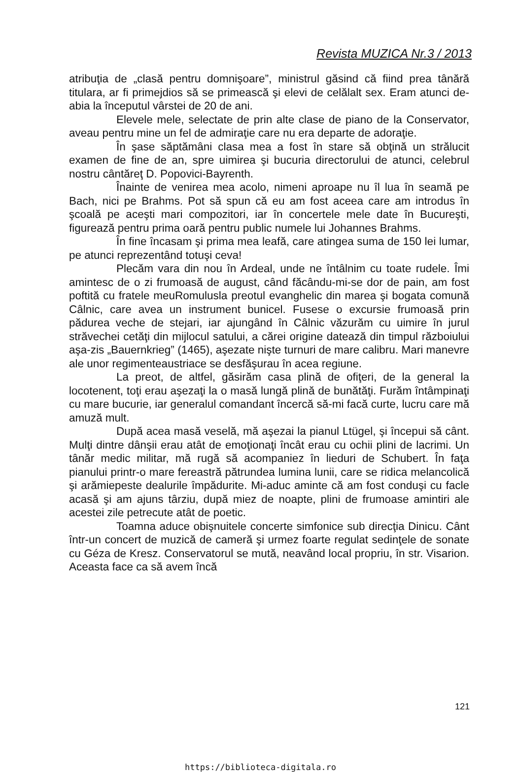Revista MUZICA Nr.3 / 2013
atribuţia de „clasă pentru domnişoare”, ministrul găsind că fiind prea tânără titulara, ar fi primejdios să se primească şi elevi de celălalt sex. Eram atunci de-abia la începutul vârstei de 20 de ani.
Elevele mele, selectate de prin alte clase de piano de la Conservator, aveau pentru mine un fel de admiraţie care nu era departe de adoraţie.
În şase săptămâni clasa mea a fost în stare să obţină un strălucit examen de fine de an, spre uimirea şi bucuria directorului de atunci, celebrul nostru cântăreţ D. Popovici-Bayrenth.
Înainte de venirea mea acolo, nimeni aproape nu îl lua în seamă pe Bach, nici pe Brahms. Pot să spun că eu am fost aceea care am introdus în şcoală pe aceşti mari compozitori, iar în concertele mele date în Bucureşti, figurează pentru prima oară pentru public numele lui Johannes Brahms.
În fine încasam şi prima mea leafă, care atingea suma de 150 lei lumar, pe atunci reprezentând totuşi ceva!
Plecăm vara din nou în Ardeal, unde ne întâlnim cu toate rudele. Îmi amintesc de o zi frumoasă de august, când făcându-mi-se dor de pain, am fost poftită cu fratele meuRomulusla preotul evanghelic din marea şi bogata comună Câlnic, care avea un instrument bunicel. Fusese o excursie frumoasă prin pădurea veche de stejari, iar ajungând în Câlnic văzurăm cu uimire în jurul străvechei cetăţi din mijlocul satului, a cărei origine datează din timpul războiului aşa-zis „Bauernkrieg” (1465), aşezate nişte turnuri de mare calibru. Mari manevre ale unor regimenteaustriace se desfăşurau în acea regiune.
La preot, de altfel, găsirăm casa plină de ofiţeri, de la general la locotenent, toţi erau aşezaţi la o masă lungă plină de bunătăţi. Furăm întâmpinaţi cu mare bucurie, iar generalul comandant încercă să-mi facă curte, lucru care mă amuză mult.
După acea masă veselă, mă aşezai la pianul Ltügel, şi începui să cânt. Mulţi dintre dânşii erau atât de emoţionaţi încât erau cu ochii plini de lacrimi. Un tânăr medic militar, mă rugă să acompaniez în lieduri de Schubert. În faţa pianului printr-o mare fereastră pătrundea lumina lunii, care se ridica melancolică şi arămiepeste dealurile împădurite. Mi-aduc aminte că am fost conduşi cu facle acasă şi am ajuns târziu, după miez de noapte, plini de frumoase amintiri ale acestei zile petrecute atât de poetic.
Toamna aduce obişnuitele concerte simfonice sub direcţia Dinicu. Cânt într-un concert de muzică de cameră şi urmez foarte regulat sedinţele de sonate cu Géza de Kresz. Conservatorul se mută, neavând local propriu, în str. Visarion. Aceasta face ca să avem încă
121
https://biblioteca-digitala.ro